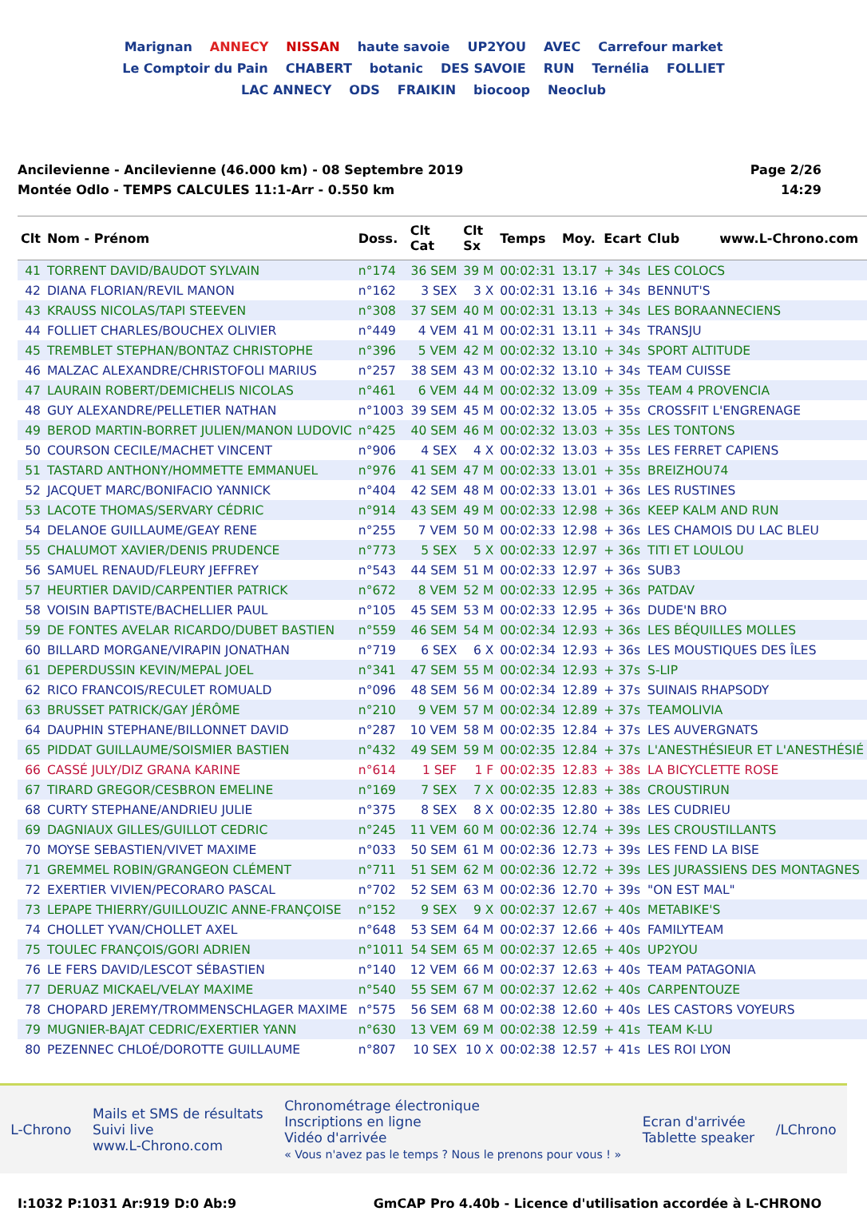Marignan ANNECY NISSAN haute savoie UP2YOU AVEC Carrefour market Le Comptoir du Pain CHABERT botanic DES SAVOIE RUN Ternélia FOLLIET LAC ANNECY ODS FRAIKIN biocoop Neoclub
Ancilevienne - Ancilevienne (46.000 km) - 08 Septembre 2019
Montée Odlo - TEMPS CALCULES 11:1-Arr - 0.550 km
Page 2/26
14:29
| Clt | Nom - Prénom | Doss. | Clt Cat | Clt Sx | Temps | Moy. | Ecart | Club www.L-Chrono.com |
| --- | --- | --- | --- | --- | --- | --- | --- | --- |
| 41 | TORRENT DAVID/BAUDOT SYLVAIN | n°174 | 36 SEM | 39 M | 00:02:31 | 13.17 | + 34s | LES COLOCS |
| 42 | DIANA FLORIAN/REVIL MANON | n°162 | 3 SEX | 3 X | 00:02:31 | 13.16 | + 34s | BENNUT'S |
| 43 | KRAUSS NICOLAS/TAPI STEEVEN | n°308 | 37 SEM | 40 M | 00:02:31 | 13.13 | + 34s | LES BORAANNECIENS |
| 44 | FOLLIET CHARLES/BOUCHEX OLIVIER | n°449 | 4 VEM | 41 M | 00:02:31 | 13.11 | + 34s | TRANSJU |
| 45 | TREMBLET STEPHAN/BONTAZ CHRISTOPHE | n°396 | 5 VEM | 42 M | 00:02:32 | 13.10 | + 34s | SPORT ALTITUDE |
| 46 | MALZAC ALEXANDRE/CHRISTOFOLI MARIUS | n°257 | 38 SEM | 43 M | 00:02:32 | 13.10 | + 34s | TEAM CUISSE |
| 47 | LAURAIN ROBERT/DEMICHELIS NICOLAS | n°461 | 6 VEM | 44 M | 00:02:32 | 13.09 | + 35s | TEAM 4 PROVENCIA |
| 48 | GUY ALEXANDRE/PELLETIER NATHAN | n°1003 | 39 SEM | 45 M | 00:02:32 | 13.05 | + 35s | CROSSFIT L'ENGRENAGE |
| 49 | BEROD MARTIN-BORRET JULIEN/MANON LUDOVIC | n°425 | 40 SEM | 46 M | 00:02:32 | 13.03 | + 35s | LES TONTONS |
| 50 | COURSON CECILE/MACHET VINCENT | n°906 | 4 SEX | 4 X | 00:02:32 | 13.03 | + 35s | LES FERRET CAPIENS |
| 51 | TASTARD ANTHONY/HOMMETTE EMMANUEL | n°976 | 41 SEM | 47 M | 00:02:33 | 13.01 | + 35s | BREIZHOU74 |
| 52 | JACQUET MARC/BONIFACIO YANNICK | n°404 | 42 SEM | 48 M | 00:02:33 | 13.01 | + 36s | LES RUSTINES |
| 53 | LACOTE THOMAS/SERVARY CÉDRIC | n°914 | 43 SEM | 49 M | 00:02:33 | 12.98 | + 36s | KEEP KALM AND RUN |
| 54 | DELANOE GUILLAUME/GEAY RENE | n°255 | 7 VEM | 50 M | 00:02:33 | 12.98 | + 36s | LES CHAMOIS DU LAC BLEU |
| 55 | CHALUMOT XAVIER/DENIS PRUDENCE | n°773 | 5 SEX | 5 X | 00:02:33 | 12.97 | + 36s | TITI ET LOULOU |
| 56 | SAMUEL RENAUD/FLEURY JEFFREY | n°543 | 44 SEM | 51 M | 00:02:33 | 12.97 | + 36s | SUB3 |
| 57 | HEURTIER DAVID/CARPENTIER PATRICK | n°672 | 8 VEM | 52 M | 00:02:33 | 12.95 | + 36s | PATDAV |
| 58 | VOISIN BAPTISTE/BACHELLIER PAUL | n°105 | 45 SEM | 53 M | 00:02:33 | 12.95 | + 36s | DUDE'N BRO |
| 59 | DE FONTES AVELAR RICARDO/DUBET BASTIEN | n°559 | 46 SEM | 54 M | 00:02:34 | 12.93 | + 36s | LES BÉQUILLES MOLLES |
| 60 | BILLARD MORGANE/VIRAPIN JONATHAN | n°719 | 6 SEX | 6 X | 00:02:34 | 12.93 | + 36s | LES MOUSTIQUES DES ÎLES |
| 61 | DEPERDUSSIN KEVIN/MEPAL JOEL | n°341 | 47 SEM | 55 M | 00:02:34 | 12.93 | + 37s | S-LIP |
| 62 | RICO FRANCOIS/RECULET ROMUALD | n°096 | 48 SEM | 56 M | 00:02:34 | 12.89 | + 37s | SUINAIS RHAPSODY |
| 63 | BRUSSET PATRICK/GAY JÉRÔME | n°210 | 9 VEM | 57 M | 00:02:34 | 12.89 | + 37s | TEAMOLIVIA |
| 64 | DAUPHIN STEPHANE/BILLONNET DAVID | n°287 | 10 VEM | 58 M | 00:02:35 | 12.84 | + 37s | LES AUVERGNATS |
| 65 | PIDDAT GUILLAUME/SOISMIER BASTIEN | n°432 | 49 SEM | 59 M | 00:02:35 | 12.84 | + 37s | L'ANESTHÉSIEUR ET L'ANESTHÉSIÉ |
| 66 | CASSÉ JULY/DIZ GRANA KARINE | n°614 | 1 SEF | 1 F | 00:02:35 | 12.83 | + 38s | LA BICYCLETTE ROSE |
| 67 | TIRARD GREGOR/CESBRON EMELINE | n°169 | 7 SEX | 7 X | 00:02:35 | 12.83 | + 38s | CROUSTIRUN |
| 68 | CURTY STEPHANE/ANDRIEU JULIE | n°375 | 8 SEX | 8 X | 00:02:35 | 12.80 | + 38s | LES CUDRIEU |
| 69 | DAGNIAUX GILLES/GUILLOT CEDRIC | n°245 | 11 VEM | 60 M | 00:02:36 | 12.74 | + 39s | LES CROUSTILLANTS |
| 70 | MOYSE SEBASTIEN/VIVET MAXIME | n°033 | 50 SEM | 61 M | 00:02:36 | 12.73 | + 39s | LES FEND LA BISE |
| 71 | GREMMEL ROBIN/GRANGEON CLÉMENT | n°711 | 51 SEM | 62 M | 00:02:36 | 12.72 | + 39s | LES JURASSIENS DES MONTAGNES |
| 72 | EXERTIER VIVIEN/PECORARO PASCAL | n°702 | 52 SEM | 63 M | 00:02:36 | 12.70 | + 39s | "ON EST MAL" |
| 73 | LEPAPE THIERRY/GUILLOUZIC ANNE-FRANÇOISE | n°152 | 9 SEX | 9 X | 00:02:37 | 12.67 | + 40s | METABIKE'S |
| 74 | CHOLLET YVAN/CHOLLET AXEL | n°648 | 53 SEM | 64 M | 00:02:37 | 12.66 | + 40s | FAMILYTEAM |
| 75 | TOULEC FRANÇOIS/GORI ADRIEN | n°1011 | 54 SEM | 65 M | 00:02:37 | 12.65 | + 40s | UP2YOU |
| 76 | LE FERS DAVID/LESCOT SÉBASTIEN | n°140 | 12 VEM | 66 M | 00:02:37 | 12.63 | + 40s | TEAM PATAGONIA |
| 77 | DERUAZ MICKAEL/VELAY MAXIME | n°540 | 55 SEM | 67 M | 00:02:37 | 12.62 | + 40s | CARPENTOUZE |
| 78 | CHOPARD JEREMY/TROMMENSCHLAGER MAXIME | n°575 | 56 SEM | 68 M | 00:02:38 | 12.60 | + 40s | LES CASTORS VOYEURS |
| 79 | MUGNIER-BAJAT CEDRIC/EXERTIER YANN | n°630 | 13 VEM | 69 M | 00:02:38 | 12.59 | + 41s | TEAM K-LU |
| 80 | PEZENNEC CHLOÉ/DOROTTE GUILLAUME | n°807 | 10 SEX | 10 X | 00:02:38 | 12.57 | + 41s | LES ROI LYON |
L-Chrono
Mails et SMS de résultats
Suivi live
www.L-Chrono.com
Chronométrage électronique
Inscriptions en ligne
Vidéo d'arrivée
« Vous n'avez pas le temps ? Nous le prenons pour vous ! »
Ecran d'arrivée
Tablette speaker
/LChrono
I:1032 P:1031 Ar:919 D:0 Ab:9 GmCAP Pro 4.40b - Licence d'utilisation accordée à L-CHRONO